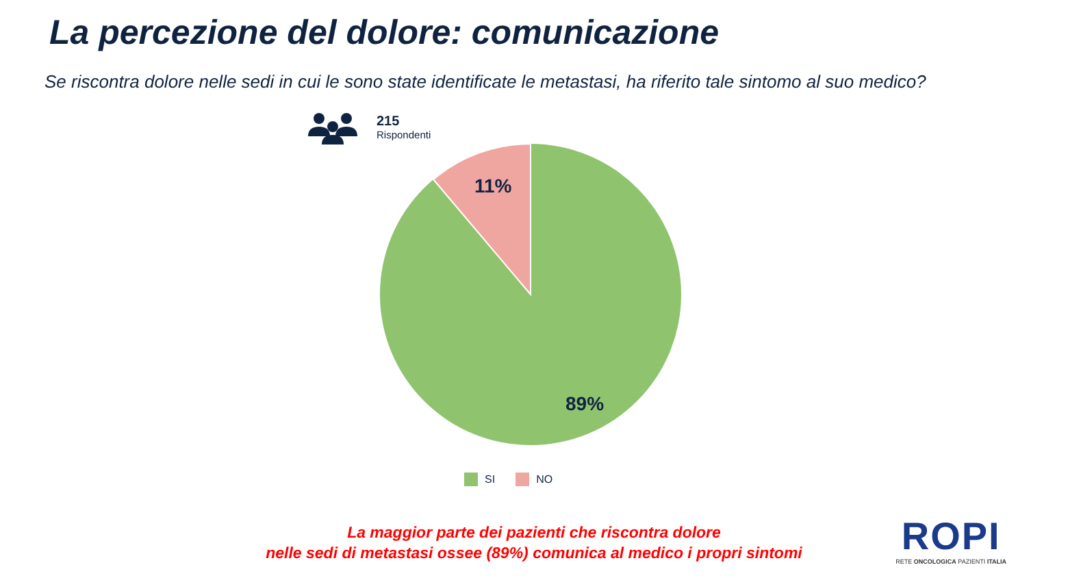La percezione del dolore: comunicazione
Se riscontra dolore nelle sedi in cui le sono state identificate le metastasi, ha riferito tale sintomo al suo medico?
215
Rispondenti
11%
89%
SI NO
La maggior parte dei pazienti che riscontra dolore
nelle sedi di metastasi ossee (89%) comunica al medico i propri sintomi
ROPI
RETE ONCOLOGICA PAZIENTI ITALIA